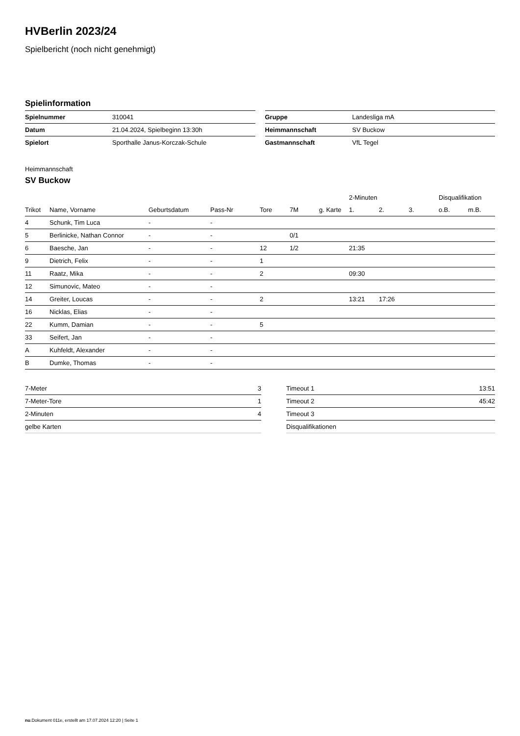HVBerlin 2023/24
Spielbericht (noch nicht genehmigt)
Spielinformation
| Spielnummer | 310041 |
| Datum | 21.04.2024, Spielbeginn 13:30h |
| Spielort | Sporthalle Janus-Korczak-Schule |
| Gruppe | Landesliga mA |
| Heimmannschaft | SV Buckow |
| Gastmannschaft | VfL Tegel |
Heimmannschaft
SV Buckow
| | | | | | | | 2-Minuten | | | Disqualifikation | |
| --- | --- | --- | --- | --- | --- | --- | --- | --- | --- | --- | --- |
| Trikot | Name, Vorname | Geburtsdatum | Pass-Nr | Tore | 7M | g. Karte | 1. | 2. | 3. | o.B. | m.B. |
| 4 | Schunk, Tim Luca | - | - | | | | | | | | |
| 5 | Berlinicke, Nathan Connor | - | - | | 0/1 | | | | | | |
| 6 | Baesche, Jan | - | - | 12 | 1/2 | | 21:35 | | | | |
| 9 | Dietrich, Felix | - | - | 1 | | | | | | | |
| 11 | Raatz, Mika | - | - | 2 | | | 09:30 | | | | |
| 12 | Simunovic, Mateo | - | - | | | | | | | | |
| 14 | Greiter, Loucas | - | - | 2 | | | 13:21 | 17:26 | | | |
| 16 | Nicklas, Elias | - | - | | | | | | | | |
| 22 | Kumm, Damian | - | - | 5 | | | | | | | |
| 33 | Seifert, Jan | - | - | | | | | | | | |
| A | Kuhfeldt, Alexander | - | - | | | | | | | | |
| B | Dumke, Thomas | - | - | | | | | | | | |
| 7-Meter | 3 |
| 7-Meter-Tore | 1 |
| 2-Minuten | 4 |
| gelbe Karten | |
| Timeout 1 | 13:51 |
| Timeout 2 | 45:42 |
| Timeout 3 | |
| Disqualifikationen | |
nu.Dokument 011e, erstellt am 17.07.2024 12:20 | Seite 1